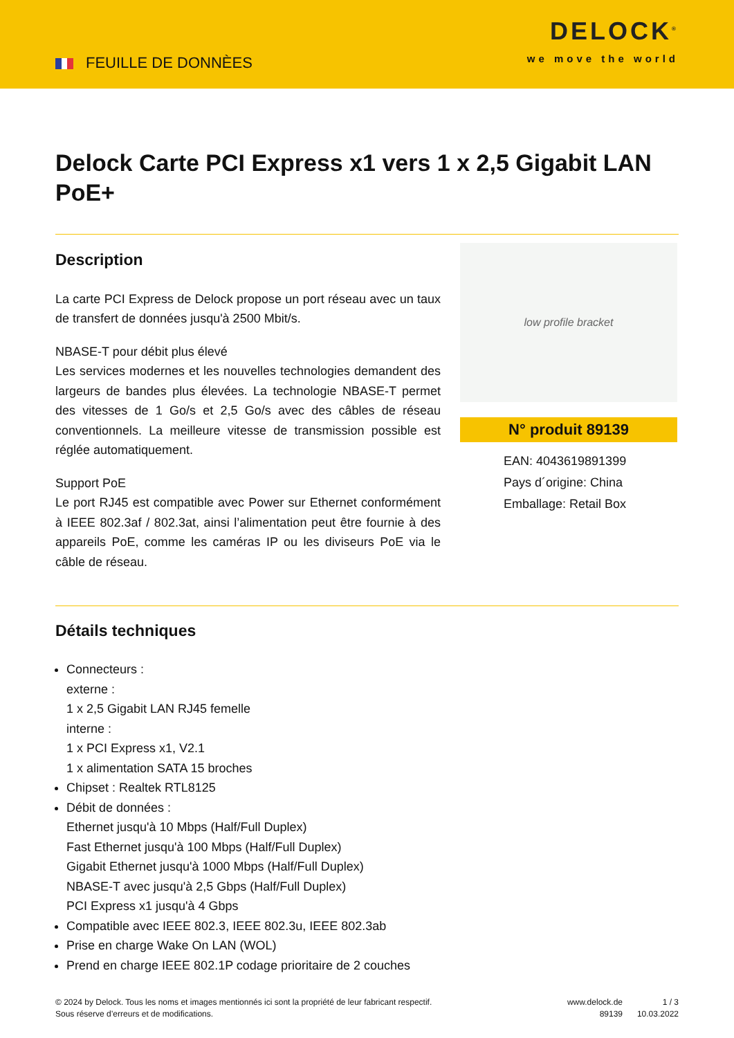FEUILLE DE DONNÈES
DELOCK<sup>®</sup>
we move the world
Delock Carte PCI Express x1 vers 1 x 2,5 Gigabit LAN PoE+
Description
La carte PCI Express de Delock propose un port réseau avec un taux de transfert de données jusqu'à 2500 Mbit/s.
NBASE-T pour débit plus élevé
Les services modernes et les nouvelles technologies demandent des largeurs de bandes plus élevées. La technologie NBASE-T permet des vitesses de 1 Go/s et 2,5 Go/s avec des câbles de réseau conventionnels. La meilleure vitesse de transmission possible est réglée automatiquement.
Support PoE
Le port RJ45 est compatible avec Power sur Ethernet conformément à IEEE 802.3af / 802.3at, ainsi l’alimentation peut être fournie à des appareils PoE, comme les caméras IP ou les diviseurs PoE via le câble de réseau.
low profile bracket
N° produit 89139
EAN: 4043619891399
Pays d´origine: China
Emballage: Retail Box
Détails techniques
Connecteurs :
externe :
1 x 2,5 Gigabit LAN RJ45 femelle
interne :
1 x PCI Express x1, V2.1
1 x alimentation SATA 15 broches
Chipset : Realtek RTL8125
Débit de données :
Ethernet jusqu'à 10 Mbps (Half/Full Duplex)
Fast Ethernet jusqu'à 100 Mbps (Half/Full Duplex)
Gigabit Ethernet jusqu'à 1000 Mbps (Half/Full Duplex)
NBASE-T avec jusqu'à 2,5 Gbps (Half/Full Duplex)
PCI Express x1 jusqu'à 4 Gbps
Compatible avec IEEE 802.3, IEEE 802.3u, IEEE 802.3ab
Prise en charge Wake On LAN (WOL)
Prend en charge IEEE 802.1P codage prioritaire de 2 couches
© 2024 by Delock. Tous les noms et images mentionnés ici sont la propriété de leur fabricant respectif.
Sous réserve d’erreurs et de modifications.
www.delock.de
89139
1 / 3
10.03.2022